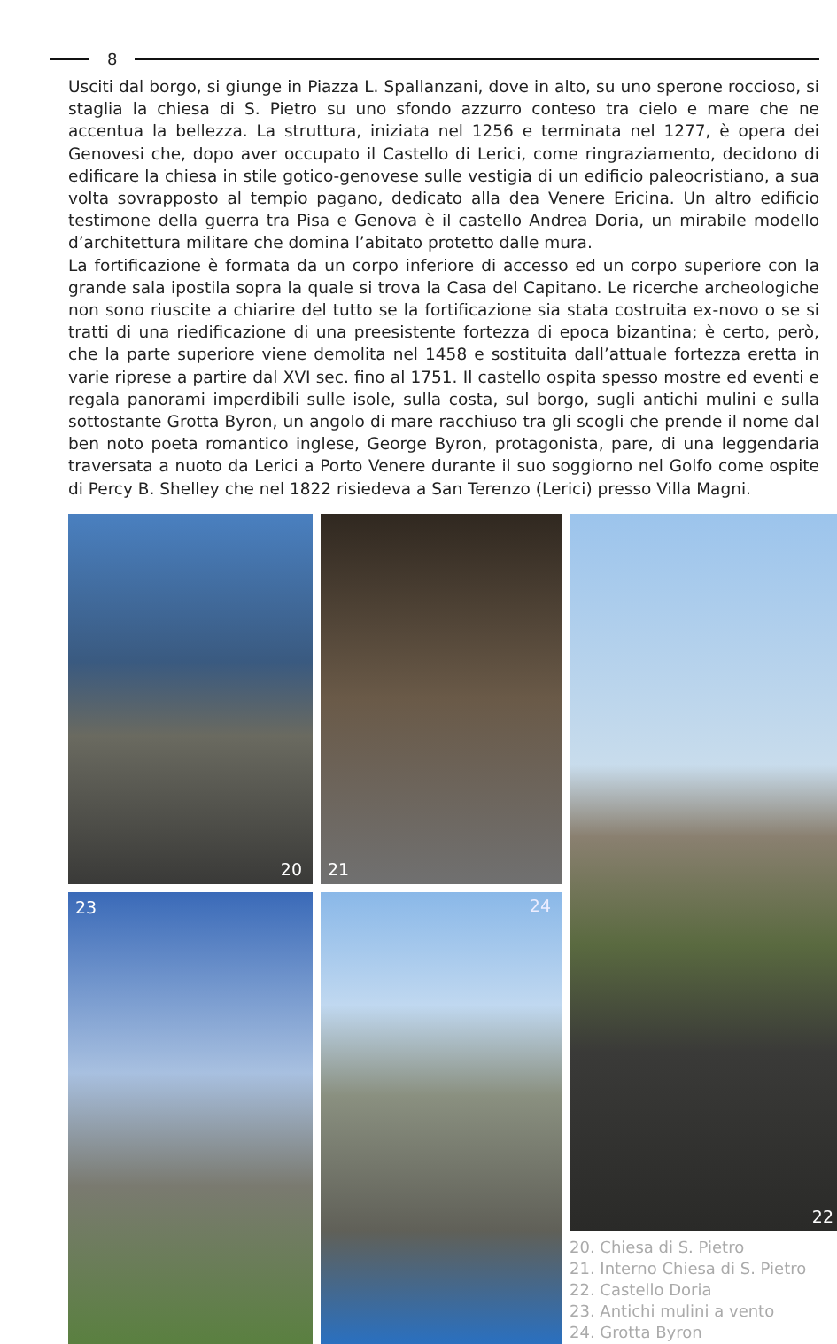8
Usciti dal borgo, si giunge in Piazza L. Spallanzani, dove in alto, su uno sperone roccioso, si staglia la chiesa di S. Pietro su uno sfondo azzurro conteso tra cielo e mare che ne accentua la bellezza. La struttura, iniziata nel 1256 e terminata nel 1277, è opera dei Genovesi che, dopo aver occupato il Castello di Lerici, come ringraziamento, decidono di edificare la chiesa in stile gotico-genovese sulle vestigia di un edificio paleocristiano, a sua volta sovrapposto al tempio pagano, dedicato alla dea Venere Ericina. Un altro edificio testimone della guerra tra Pisa e Genova è il castello Andrea Doria, un mirabile modello d’architettura militare che domina l’abitato protetto dalle mura.
La fortificazione è formata da un corpo inferiore di accesso ed un corpo superiore con la grande sala ipostila sopra la quale si trova la Casa del Capitano. Le ricerche archeologiche non sono riuscite a chiarire del tutto se la fortificazione sia stata costruita ex-novo o se si tratti di una riedificazione di una preesistente fortezza di epoca bizantina; è certo, però, che la parte superiore viene demolita nel 1458 e sostituita dall’attuale fortezza eretta in varie riprese a partire dal XVI sec. fino al 1751. Il castello ospita spesso mostre ed eventi e regala panorami imperdibili sulle isole, sulla costa, sul borgo, sugli antichi mulini e sulla sottostante Grotta Byron, un angolo di mare racchiuso tra gli scogli che prende il nome dal ben noto poeta romantico inglese, George Byron, protagonista, pare, di una leggendaria traversata a nuoto da Lerici a Porto Venere durante il suo soggiorno nel Golfo come ospite di Percy B. Shelley che nel 1822 risiedeva a San Terenzo (Lerici) presso Villa Magni.
20
23
21
24
22
20. Chiesa di S. Pietro
21. Interno Chiesa di S. Pietro
22. Castello Doria
23. Antichi mulini a vento
24. Grotta Byron